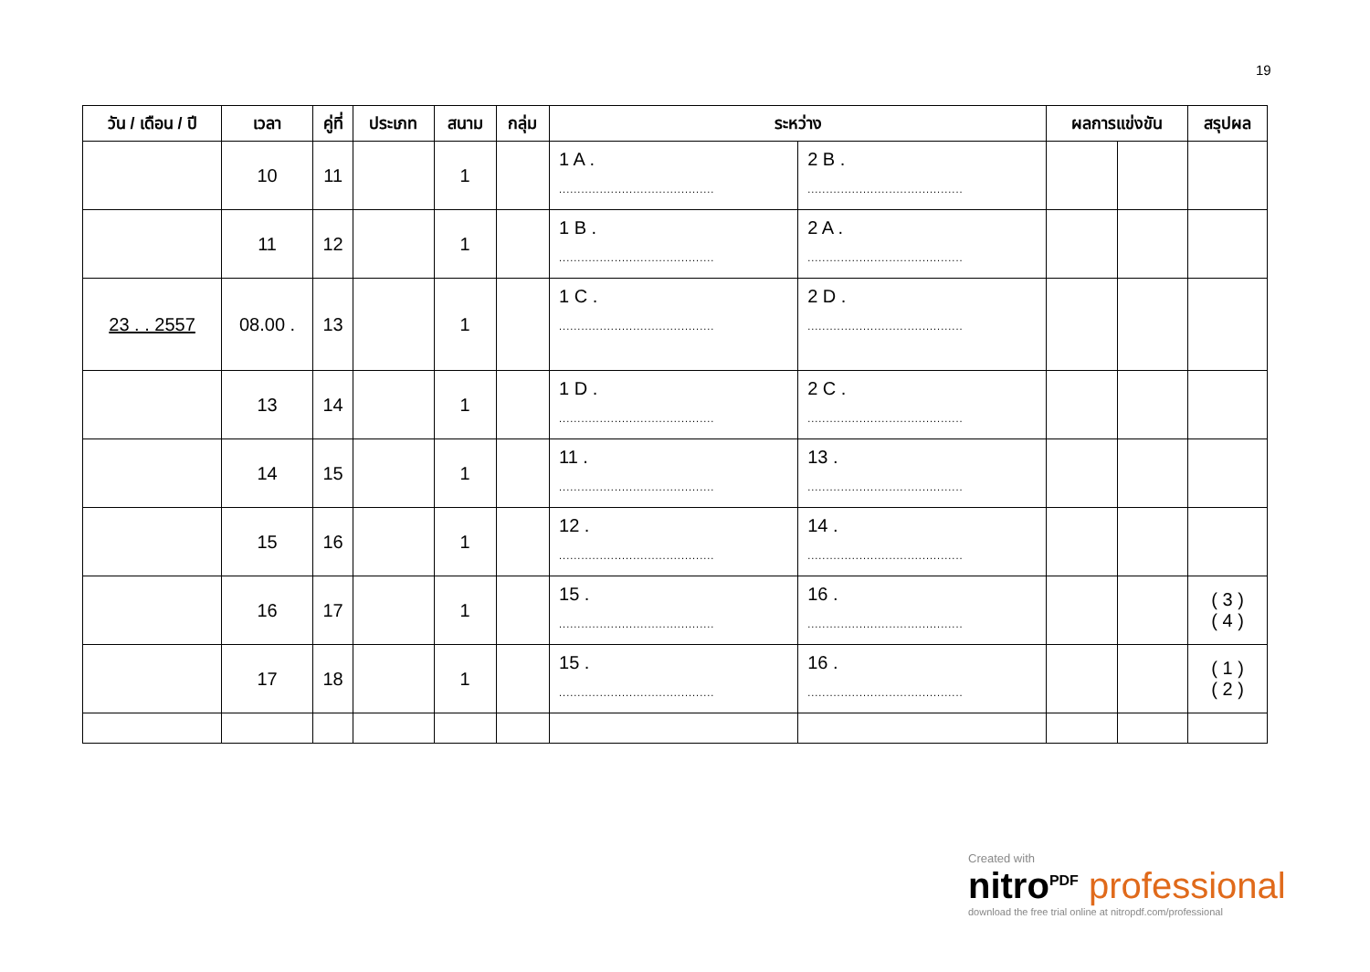19
| วัน / เดือน / ปี | เวลา | คู่ที่ | ประเภท | สนาม | กลุ่ม | ระหว่าง | | ผลการแข่งขัน | | สรุปผล |
| --- | --- | --- | --- | --- | --- | --- | --- | --- | --- | --- |
| | 10 | 11 | | 1 | | 1 A . .......................................... | 2 B . .......................................... | | | |
| | 11 | 12 | | 1 | | 1 B . .......................................... | 2 A . .......................................... | | | |
| 23 . . 2557 | 08.00 . | 13 | | 1 | | 1 C . .......................................... | 2 D . .......................................... | | | |
| | 13 | 14 | | 1 | | 1 D . .......................................... | 2 C . .......................................... | | | |
| | 14 | 15 | | 1 | | 11 . .......................................... | 13 . .......................................... | | | |
| | 15 | 16 | | 1 | | 12 . .......................................... | 14 . .......................................... | | | |
| | 16 | 17 | | 1 | | 15 . .......................................... | 16 . .......................................... | | | ( 3 ) ( 4 ) |
| | 17 | 18 | | 1 | | 15 . .......................................... | 16 . .......................................... | | | ( 1 ) ( 2 ) |
Created with
nitro<sup>PDF</sup> professional
download the free trial online at nitropdf.com/professional